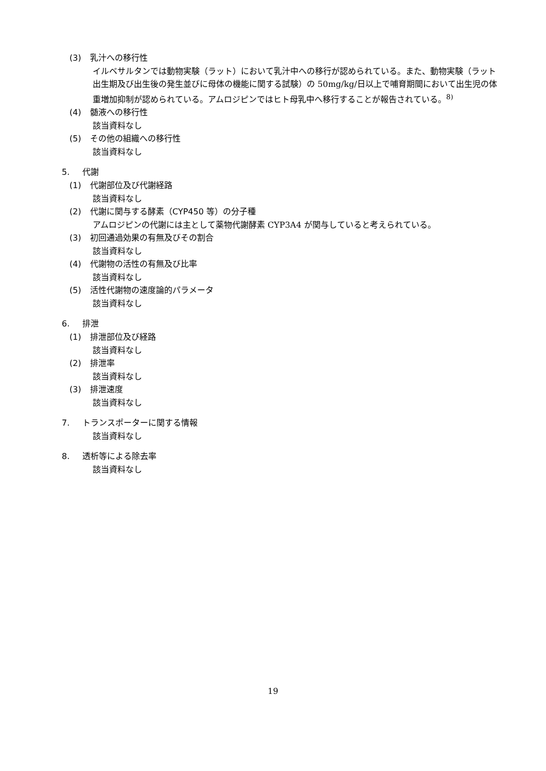(3) 乳汁への移行性
イルベサルタンでは動物実験（ラット）において乳汁中への移行が認められている。また、動物実験（ラット出生期及び出生後の発生並びに母体の機能に関する試験）の 50mg/kg/日以上で哺育期間において出生児の体重増加抑制が認められている。アムロジピンではヒト母乳中へ移行することが報告されている。<sup>8)</sup>
(4) 髄液への移行性
該当資料なし
(5) その他の組織への移行性
該当資料なし
5. 代謝
(1) 代謝部位及び代謝経路
該当資料なし
(2) 代謝に関与する酵素（CYP450 等）の分子種
アムロジピンの代謝には主として薬物代謝酵素 CYP3A4 が関与していると考えられている。
(3) 初回通過効果の有無及びその割合
該当資料なし
(4) 代謝物の活性の有無及び比率
該当資料なし
(5) 活性代謝物の速度論的パラメータ
該当資料なし
6. 排泄
(1) 排泄部位及び経路
該当資料なし
(2) 排泄率
該当資料なし
(3) 排泄速度
該当資料なし
7. トランスポーターに関する情報
該当資料なし
8. 透析等による除去率
該当資料なし
19